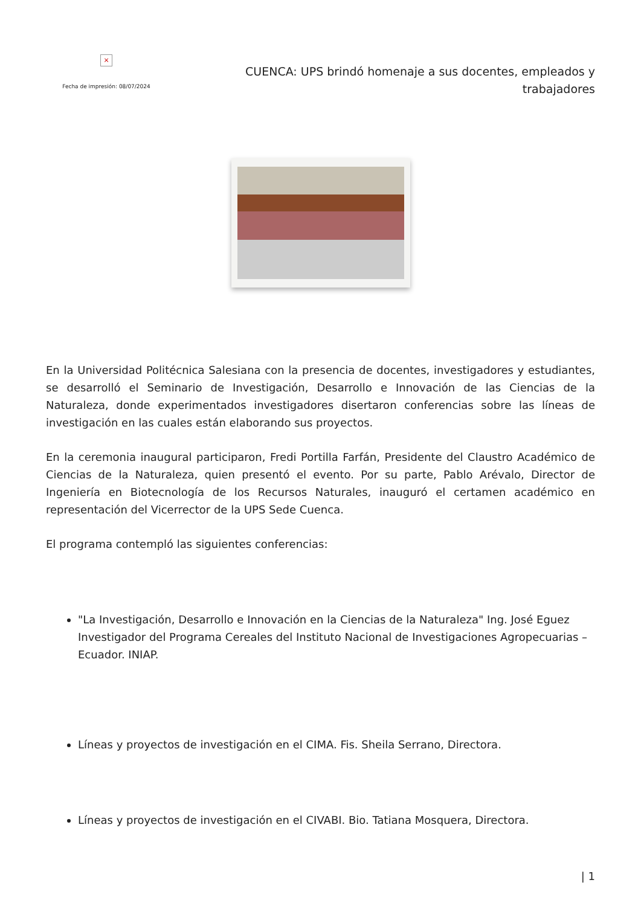×
Fecha de impresión: 08/07/2024
CUENCA: UPS brindó homenaje a sus docentes, empleados y trabajadores
En la Universidad Politécnica Salesiana con la presencia de docentes, investigadores y estudiantes, se desarrolló el Seminario de Investigación, Desarrollo e Innovación de las Ciencias de la Naturaleza, donde experimentados investigadores disertaron conferencias sobre las líneas de investigación en las cuales están elaborando sus proyectos.
En la ceremonia inaugural participaron, Fredi Portilla Farfán, Presidente del Claustro Académico de Ciencias de la Naturaleza, quien presentó el evento. Por su parte, Pablo Arévalo, Director de Ingeniería en Biotecnología de los Recursos Naturales, inauguró el certamen académico en representación del Vicerrector de la UPS Sede Cuenca.
El programa contempló las siguientes conferencias:
"La Investigación, Desarrollo e Innovación en la Ciencias de la Naturaleza" Ing. José Eguez Investigador del Programa Cereales del Instituto Nacional de Investigaciones Agropecuarias – Ecuador. INIAP.
Líneas y proyectos de investigación en el CIMA. Fis. Sheila Serrano, Directora.
Líneas y proyectos de investigación en el CIVABI. Bio. Tatiana Mosquera, Directora.
| 1